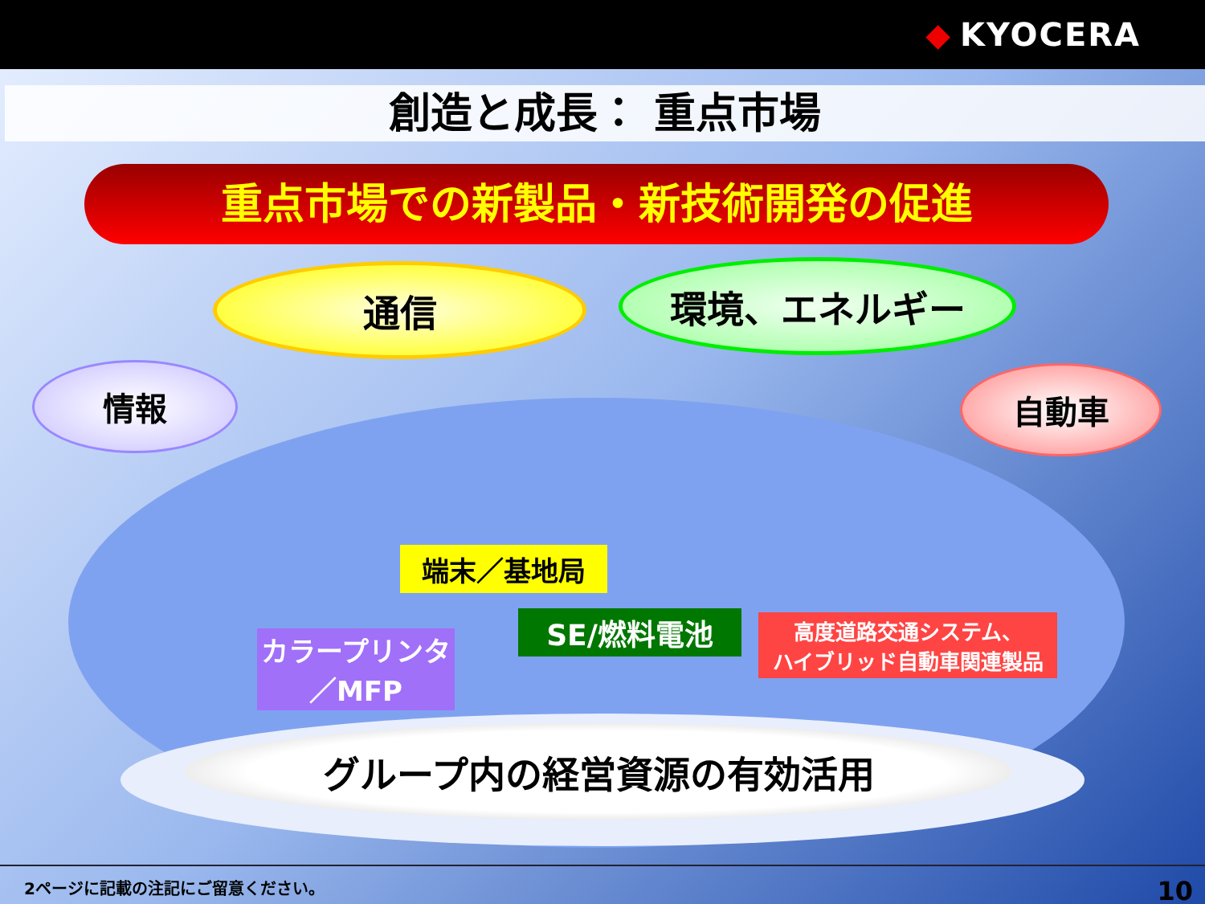◆ KYOCERA
創造と成長： 重点市場
重点市場での新製品・新技術開発の促進
通信 環境、エネルギー
情報 自動車
端末／基地局
SE/燃料電池
高度道路交通システム、
ハイブリッド自動車関連製品
カラープリンタ
／MFP
グループ内の経営資源の有効活用
2ページに記載の注記にご留意ください。
10